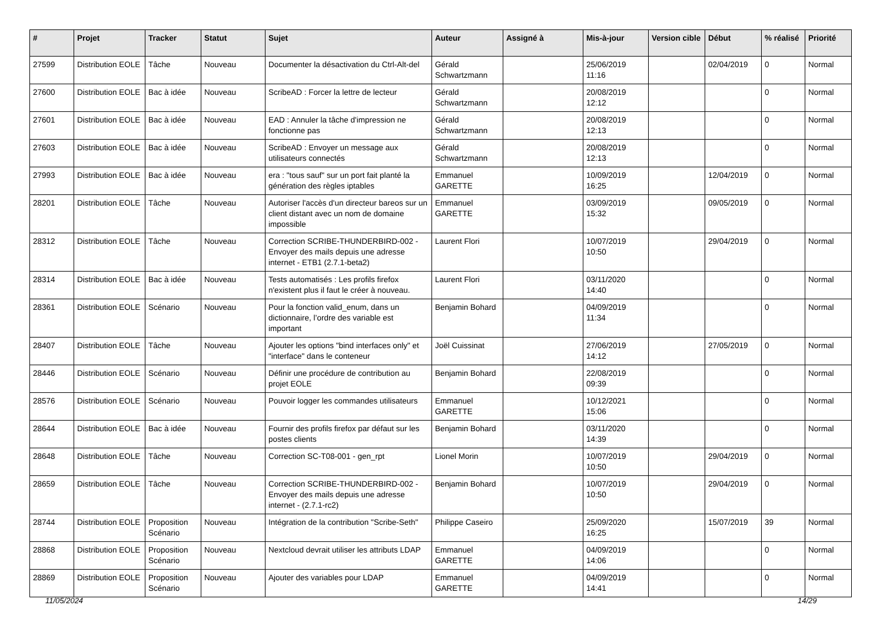| # | Projet | Tracker | Statut | Sujet | Auteur | Assigné à | Mis-à-jour | Version cible | Début | % réalisé | Priorité |
| --- | --- | --- | --- | --- | --- | --- | --- | --- | --- | --- | --- |
| 27599 | Distribution EOLE | Tâche | Nouveau | Documenter la désactivation du Ctrl-Alt-del | Gérald Schwartzmann | | 25/06/2019 11:16 | | 02/04/2019 | 0 | Normal |
| 27600 | Distribution EOLE | Bac à idée | Nouveau | ScribeAD : Forcer la lettre de lecteur | Gérald Schwartzmann | | 20/08/2019 12:12 | | | 0 | Normal |
| 27601 | Distribution EOLE | Bac à idée | Nouveau | EAD : Annuler la tâche d'impression ne fonctionne pas | Gérald Schwartzmann | | 20/08/2019 12:13 | | | 0 | Normal |
| 27603 | Distribution EOLE | Bac à idée | Nouveau | ScribeAD : Envoyer un message aux utilisateurs connectés | Gérald Schwartzmann | | 20/08/2019 12:13 | | | 0 | Normal |
| 27993 | Distribution EOLE | Bac à idée | Nouveau | era : "tous sauf" sur un port fait planté la génération des règles iptables | Emmanuel GARETTE | | 10/09/2019 16:25 | | 12/04/2019 | 0 | Normal |
| 28201 | Distribution EOLE | Tâche | Nouveau | Autoriser l'accès d'un directeur bareos sur un client distant avec un nom de domaine impossible | Emmanuel GARETTE | | 03/09/2019 15:32 | | 09/05/2019 | 0 | Normal |
| 28312 | Distribution EOLE | Tâche | Nouveau | Correction SCRIBE-THUNDERBIRD-002 - Envoyer des mails depuis une adresse internet - ETB1 (2.7.1-beta2) | Laurent Flori | | 10/07/2019 10:50 | | 29/04/2019 | 0 | Normal |
| 28314 | Distribution EOLE | Bac à idée | Nouveau | Tests automatisés : Les profils firefox n'existent plus il faut le créer à nouveau. | Laurent Flori | | 03/11/2020 14:40 | | | 0 | Normal |
| 28361 | Distribution EOLE | Scénario | Nouveau | Pour la fonction valid_enum, dans un dictionnaire, l’ordre des variable est important | Benjamin Bohard | | 04/09/2019 11:34 | | | 0 | Normal |
| 28407 | Distribution EOLE | Tâche | Nouveau | Ajouter les options "bind interfaces only" et "interface" dans le conteneur | Joël Cuissinat | | 27/06/2019 14:12 | | 27/05/2019 | 0 | Normal |
| 28446 | Distribution EOLE | Scénario | Nouveau | Définir une procédure de contribution au projet EOLE | Benjamin Bohard | | 22/08/2019 09:39 | | | 0 | Normal |
| 28576 | Distribution EOLE | Scénario | Nouveau | Pouvoir logger les commandes utilisateurs | Emmanuel GARETTE | | 10/12/2021 15:06 | | | 0 | Normal |
| 28644 | Distribution EOLE | Bac à idée | Nouveau | Fournir des profils firefox par défaut sur les postes clients | Benjamin Bohard | | 03/11/2020 14:39 | | | 0 | Normal |
| 28648 | Distribution EOLE | Tâche | Nouveau | Correction SC-T08-001 - gen_rpt | Lionel Morin | | 10/07/2019 10:50 | | 29/04/2019 | 0 | Normal |
| 28659 | Distribution EOLE | Tâche | Nouveau | Correction SCRIBE-THUNDERBIRD-002 - Envoyer des mails depuis une adresse internet - (2.7.1-rc2) | Benjamin Bohard | | 10/07/2019 10:50 | | 29/04/2019 | 0 | Normal |
| 28744 | Distribution EOLE | Proposition Scénario | Nouveau | Intégration de la contribution "Scribe-Seth" | Philippe Caseiro | | 25/09/2020 16:25 | | 15/07/2019 | 39 | Normal |
| 28868 | Distribution EOLE | Proposition Scénario | Nouveau | Nextcloud devrait utiliser les attributs LDAP | Emmanuel GARETTE | | 04/09/2019 14:06 | | | 0 | Normal |
| 28869 | Distribution EOLE | Proposition Scénario | Nouveau | Ajouter des variables pour LDAP | Emmanuel GARETTE | | 04/09/2019 14:41 | | | 0 | Normal |
11/05/2024 14/29